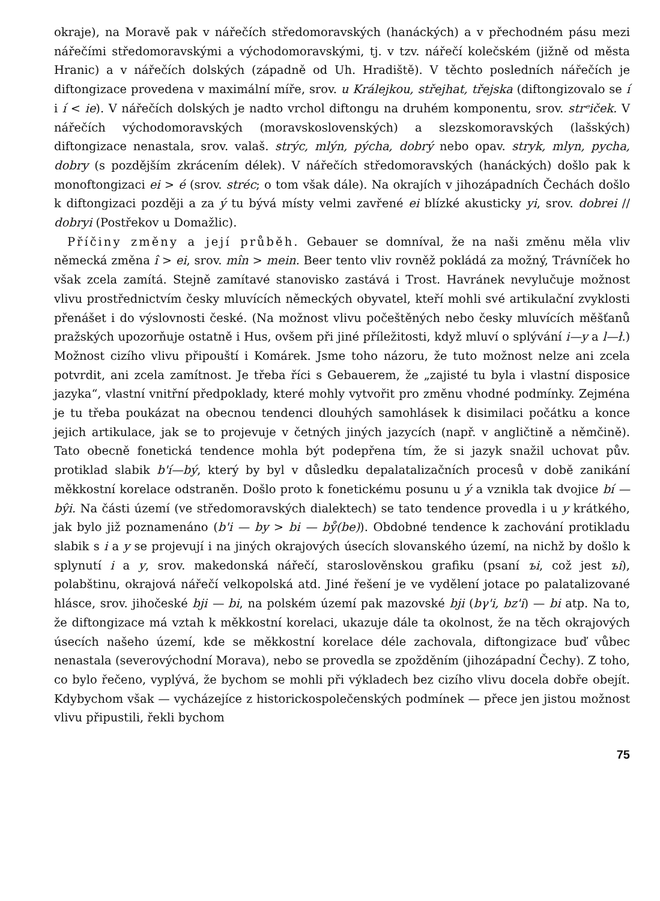okraje), na Moravě pak v nářečích středomoravských (hanáckých) a v přechodném pásu mezi nářečími středomoravskými a východomoravskými, tj. v tzv. nářečí kolečském (jižně od města Hranic) a v nářečích dolských (západně od Uh. Hradiště). V těchto posledních nářečích je diftongizace provedena v maximální míře, srov. u Králejkou, střejhat, třejska (diftongizovalo se í i í < ie). V nářečích dolských je nadto vrchol diftongu na druhém komponentu, srov. strᵉiček. V nářečích východomoravských (moravskoslovenských) a slezskomoravských (lašských) diftongizace nenastala, srov. valaš. strýc, mlýn, pýcha, dobrý nebo opav. stryk, mlyn, pycha, dobry (s pozdějším zkrácením délek). V nářečích středomoravských (hanáckých) došlo pak k monoftongizaci ei > é (srov. stréc; o tom však dále). Na okrajích v jihozápadních Čechách došlo k diftongizaci později a za ý tu bývá místy velmi zavřené ei blízké akusticky yi, srov. dobrei // dobryi (Postřekov u Domažlic).
Příčiny změny a její průběh. Gebauer se domníval, že na naši změnu měla vliv německá změna î > ei, srov. mîn > mein. Beer tento vliv rovněž pokládá za možný, Trávníček ho však zcela zamítá. Stejně zamítavé stanovisko zastává i Trost. Havránek nevylučuje možnost vlivu prostřednictvím česky mluvících německých obyvatel, kteří mohli své artikulační zvyklosti přenášet i do výslovnosti české. (Na možnost vlivu počeštěných nebo česky mluvících měšťanů pražských upozorňuje ostatně i Hus, ovšem při jiné příležitosti, když mluví o splývání i—y a l—ł.) Možnost cizího vlivu připouští i Komárek. Jsme toho názoru, že tuto možnost nelze ani zcela potvrdit, ani zcela zamítnost. Je třeba říci s Gebauerem, že „zajisté tu byla i vlastní disposice jazyka“, vlastní vnitřní předpoklady, které mohly vytvořit pro změnu vhodné podmínky. Zejména je tu třeba poukázat na obecnou tendenci dlouhých samohlásek k disimilaci počátku a konce jejich artikulace, jak se to projevuje v četných jiných jazycích (např. v angličtině a němčině). Tato obecně fonetická tendence mohla být podepřena tím, že si jazyk snažil uchovat pův. protiklad slabik b'í—bý, který by byl v důsledku depalatalizačních procesů v době zanikání měkkostní korelace odstraněn. Došlo proto k fonetickému posunu u ý a vznikla tak dvojice bí — bŷi. Na části území (ve středomoravských dialektech) se tato tendence provedla i u y krátkého, jak bylo již poznamenáno (b'i — by > bi — bẙ(be)). Obdobné tendence k zachování protikladu slabik s i a y se projevují i na jiných okrajových úsecích slovanského území, na nichž by došlo k splynutí i a y, srov. makedonská nářečí, staroslověnskou grafiku (psaní ъi, což jest ъi), polabštinu, okrajová nářečí velkopolská atd. Jiné řešení je ve vydělení jotace po palatalizované hlásce, srov. jihočeské bji — bi, na polském území pak mazovské bji (bγ'i, bz'i) — bi atp. Na to, že diftongizace má vztah k měkkostní korelaci, ukazuje dále ta okolnost, že na těch okrajových úsecích našeho území, kde se měkkostní korelace déle zachovala, diftongizace buď vůbec nenastala (severovýchodní Morava), nebo se provedla se zpožděním (jihozápadní Čechy). Z toho, co bylo řečeno, vyplývá, že bychom se mohli při výkladech bez cizího vlivu docela dobře obejít. Kdybychom však — vycházejíce z historickospolečenských podmínek — přece jen jistou možnost vlivu připustili, řekli bychom
75